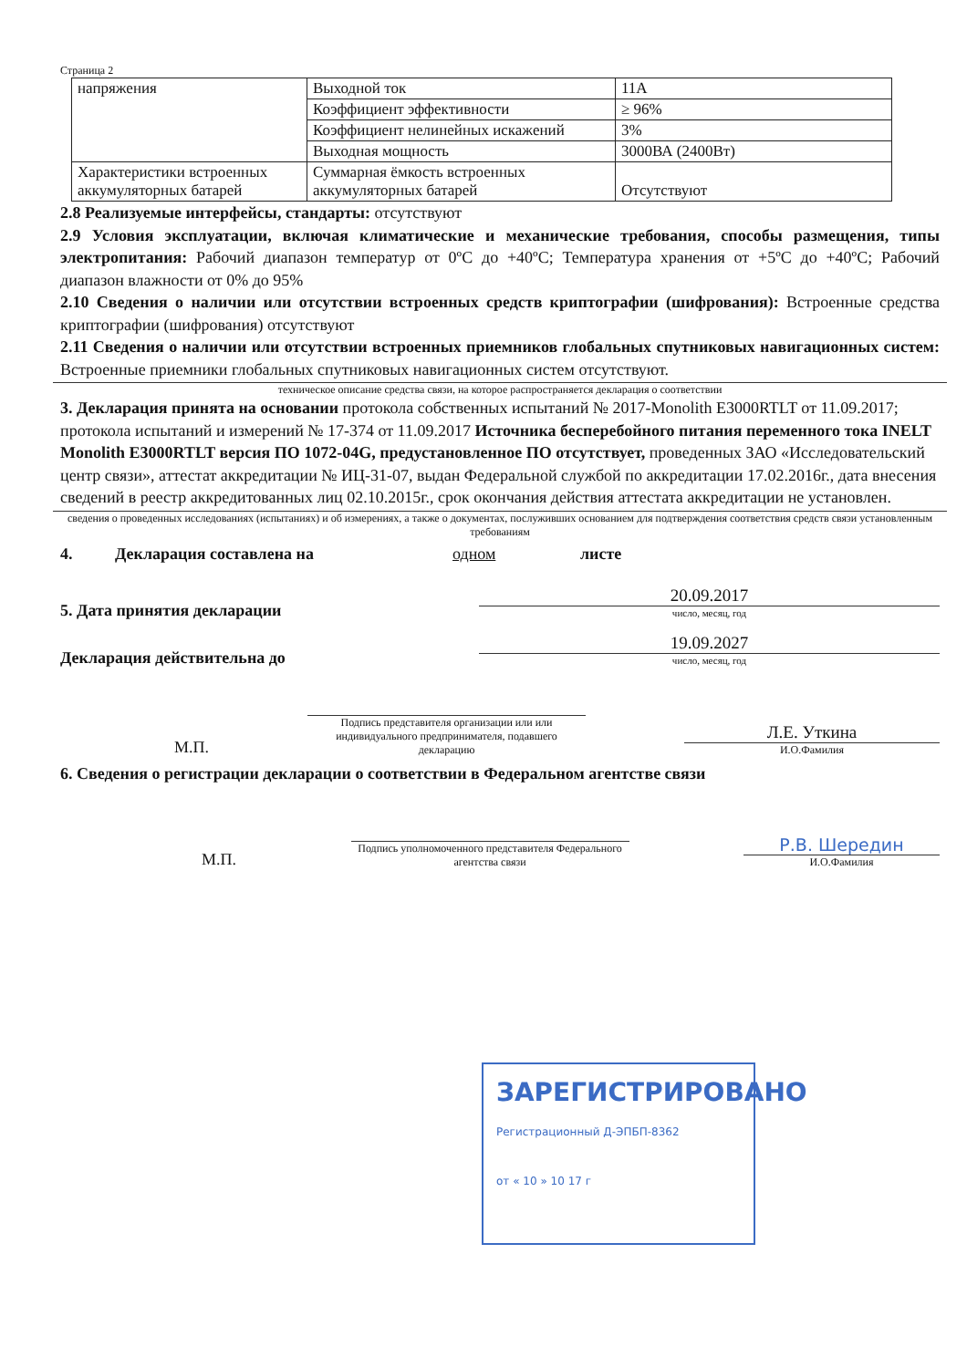Страница 2
| напряжения | Выходной ток | 11А |
| | Коэффициент эффективности | ≥ 96% |
| | Коэффициент нелинейных искажений | 3% |
| | Выходная мощность | 3000ВА (2400Вт) |
| Характеристики встроенных аккумуляторных батарей | Суммарная ёмкость встроенных аккумуляторных батарей | Отсутствуют |
2.8 Реализуемые интерфейсы, стандарты: отсутствуют
2.9 Условия эксплуатации, включая климатические и механические требования, способы размещения, типы электропитания: Рабочий диапазон температур от 0ºC до +40ºC; Температура хранения от +5ºC до +40ºC; Рабочий диапазон влажности от 0% до 95%
2.10 Сведения о наличии или отсутствии встроенных средств криптографии (шифрования): Встроенные средства криптографии (шифрования) отсутствуют
2.11 Сведения о наличии или отсутствии встроенных приемников глобальных спутниковых навигационных систем: Встроенные приемники глобальных спутниковых навигационных систем отсутствуют.
техническое описание средства связи, на которое распространяется декларация о соответствии
3. Декларация принята на основании протокола собственных испытаний № 2017-Monolith E3000RTLT от 11.09.2017; протокола испытаний и измерений № 17-374 от 11.09.2017 Источника бесперебойного питания переменного тока INELT Monolith E3000RTLT версия ПО 1072-04G, предустановленное ПО отсутствует, проведенных ЗАО «Исследовательский центр связи», аттестат аккредитации № ИЦ-31-07, выдан Федеральной службой по аккредитации 17.02.2016г., дата внесения сведений в реестр аккредитованных лиц 02.10.2015г., срок окончания действия аттестата аккредитации не установлен.
сведения о проведенных исследованиях (испытаниях) и об измерениях, а также о документах, послуживших основанием для подтверждения соответствия средств связи установленным требованиям
4. Декларация составлена на одном листе
5. Дата принятия декларации
20.09.2017
число, месяц, год
Декларация действительна до
19.09.2027
число, месяц, год
М.П.
Подпись представителя организации или или индивидуального предпринимателя, подавшего декларацию
Л.Е. Уткина
И.О.Фамилия
6. Сведения о регистрации декларации о соответствии в Федеральном агентстве связи
М.П.
Подпись уполномоченного представителя Федерального агентства связи
Р.В. Шередин
И.О.Фамилия
ЗАРЕГИСТРИРОВАНО
Регистрационный Д-ЭПБП-8362
от « 10 » 10 17 г